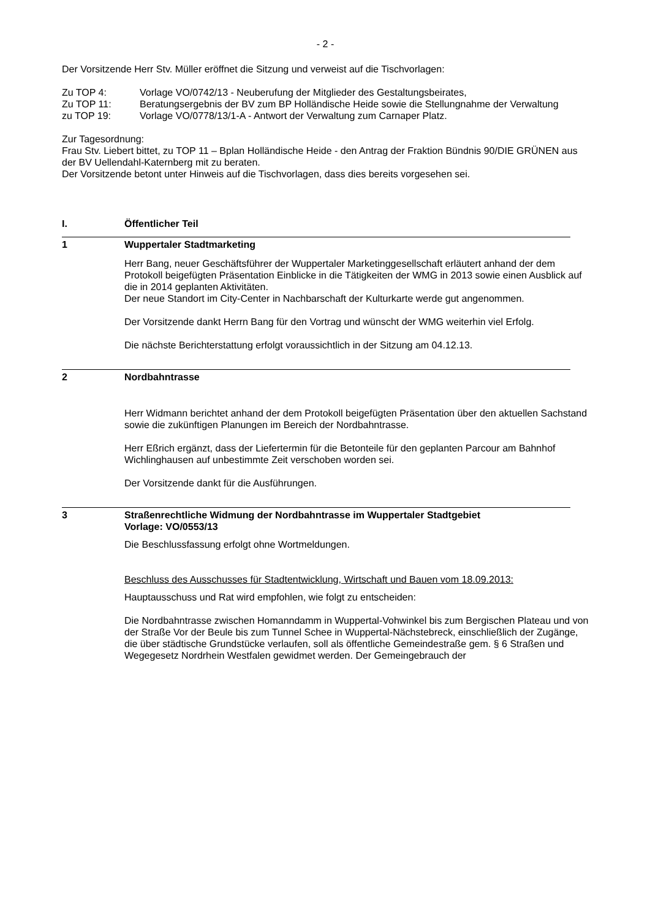- 2 -
Der Vorsitzende Herr Stv. Müller eröffnet die Sitzung und verweist auf die Tischvorlagen:
Zu TOP 4: Vorlage VO/0742/13 - Neuberufung der Mitglieder des Gestaltungsbeirates,
Zu TOP 11: Beratungsergebnis der BV zum BP Holländische Heide sowie die Stellungnahme der Verwaltung
zu TOP 19: Vorlage VO/0778/13/1-A - Antwort der Verwaltung zum Carnaper Platz.
Zur Tagesordnung:
Frau Stv. Liebert bittet, zu TOP 11 – Bplan Holländische Heide - den Antrag der Fraktion Bündnis 90/DIE GRÜNEN aus der BV Uellendahl-Katernberg mit zu beraten.
Der Vorsitzende betont unter Hinweis auf die Tischvorlagen, dass dies bereits vorgesehen sei.
I. Öffentlicher Teil
1 Wuppertaler Stadtmarketing
Herr Bang, neuer Geschäftsführer der Wuppertaler Marketinggesellschaft erläutert anhand der dem Protokoll beigefügten Präsentation Einblicke in die Tätigkeiten der WMG in 2013 sowie einen Ausblick auf die in 2014 geplanten Aktivitäten.
Der neue Standort im City-Center in Nachbarschaft der Kulturkarte werde gut angenommen.
Der Vorsitzende dankt Herrn Bang für den Vortrag und wünscht der WMG weiterhin viel Erfolg.
Die nächste Berichterstattung erfolgt voraussichtlich in der Sitzung am 04.12.13.
2 Nordbahntrasse
Herr Widmann berichtet anhand der dem Protokoll beigefügten Präsentation über den aktuellen Sachstand sowie die zukünftigen Planungen im Bereich der Nordbahntrasse.
Herr Eßrich ergänzt, dass der Liefertermin für die Betonteile für den geplanten Parcour am Bahnhof Wichlinghausen auf unbestimmte Zeit verschoben worden sei.
Der Vorsitzende dankt für die Ausführungen.
3 Straßenrechtliche Widmung der Nordbahntrasse im Wuppertaler Stadtgebiet
Vorlage: VO/0553/13
Die Beschlussfassung erfolgt ohne Wortmeldungen.
Beschluss des Ausschusses für Stadtentwicklung, Wirtschaft und Bauen vom 18.09.2013:
Hauptausschuss und Rat wird empfohlen, wie folgt zu entscheiden:
Die Nordbahntrasse zwischen Homanndamm in Wuppertal-Vohwinkel bis zum Bergischen Plateau und von der Straße Vor der Beule bis zum Tunnel Schee in Wuppertal-Nächstebreck, einschließlich der Zugänge, die über städtische Grundstücke verlaufen, soll als öffentliche Gemeindestraße gem. § 6 Straßen und Wegegesetz Nordrhein Westfalen gewidmet werden. Der Gemeingebrauch der